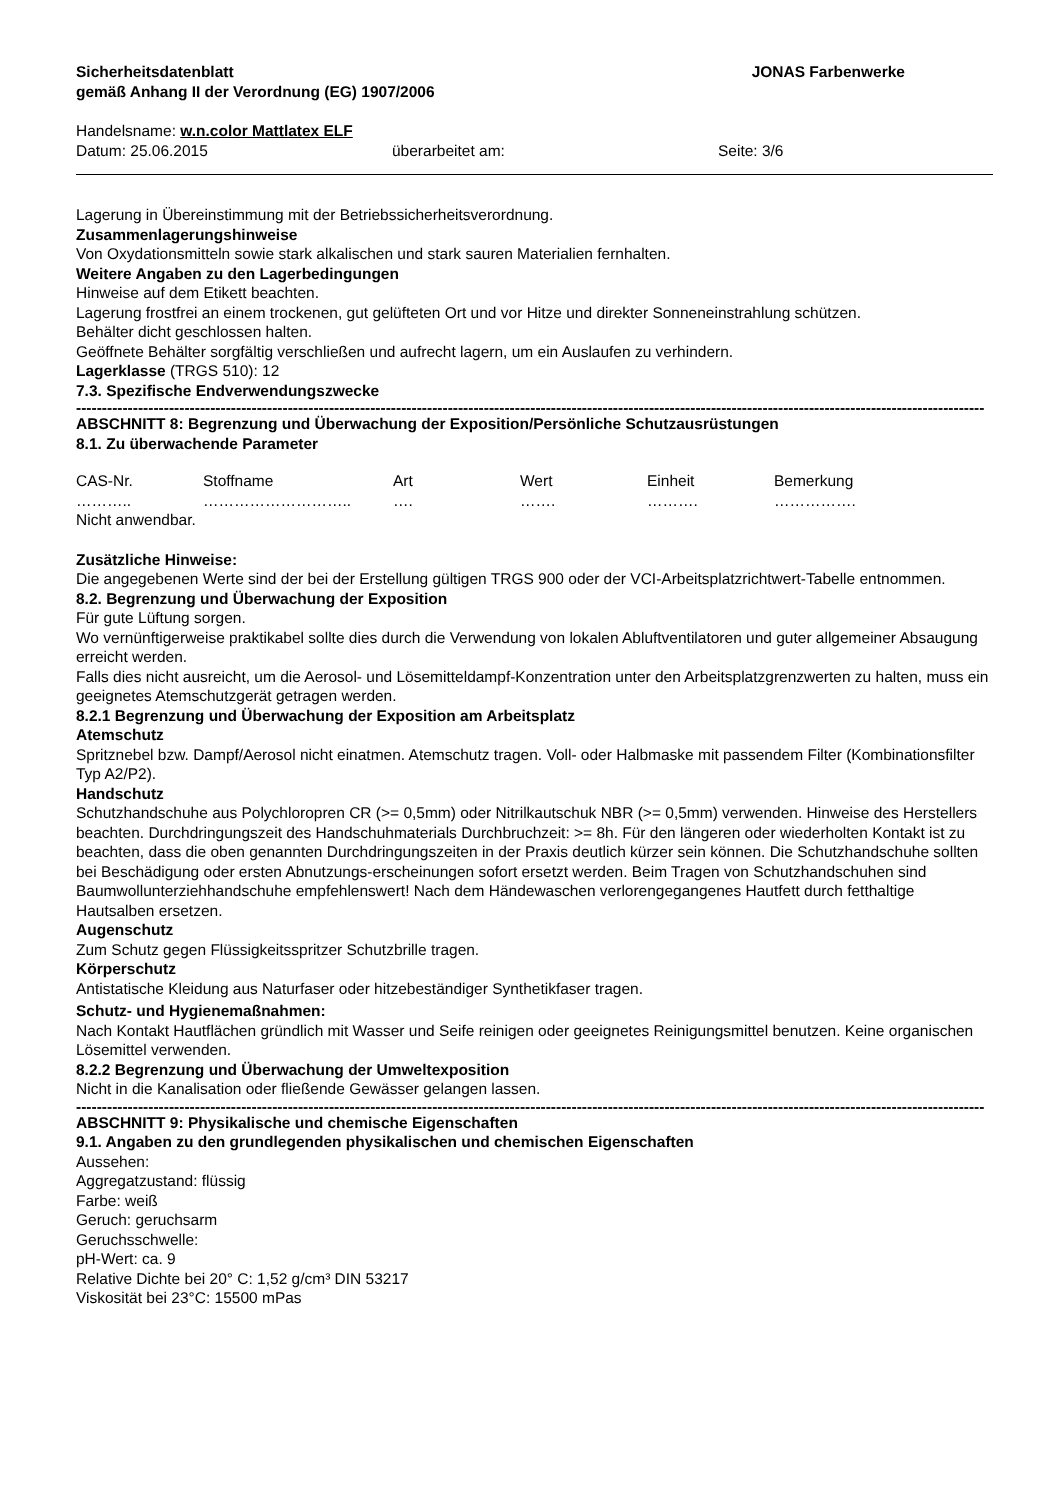Sicherheitsdatenblatt
gemäß Anhang II der Verordnung (EG) 1907/2006
JONAS Farbenwerke
Handelsname: w.n.color Mattlatex ELF
Datum: 25.06.2015 überarbeitet am: Seite: 3/6
Lagerung in Übereinstimmung mit der Betriebssicherheitsverordnung.
Zusammenlagerungshinweise
Von Oxydationsmitteln sowie stark alkalischen und stark sauren Materialien fernhalten.
Weitere Angaben zu den Lagerbedingungen
Hinweise auf dem Etikett beachten.
Lagerung frostfrei an einem trockenen, gut gelüfteten Ort und vor Hitze und direkter Sonneneinstrahlung schützen.
Behälter dicht geschlossen halten.
Geöffnete Behälter sorgfältig verschließen und aufrecht lagern, um ein Auslaufen zu verhindern.
Lagerklasse (TRGS 510): 12
7.3. Spezifische Endverwendungszwecke
--------------------------------------------------------------------------------------------------------------------------------------------------------------------------------
ABSCHNITT 8: Begrenzung und Überwachung der Exposition/Persönliche Schutzausrüstungen
8.1. Zu überwachende Parameter
| CAS-Nr. | Stoffname | Art | Wert | Einheit | Bemerkung |
| --- | --- | --- | --- | --- | --- |
| ……….. | ……………………….. | …. | ……. | ………. | ……………. |
Nicht anwendbar.
Zusätzliche Hinweise:
Die angegebenen Werte sind der bei der Erstellung gültigen TRGS 900 oder der VCI-Arbeitsplatzrichtwert-Tabelle entnommen.
8.2. Begrenzung und Überwachung der Exposition
Für gute Lüftung sorgen.
Wo vernünftigerweise praktikabel sollte dies durch die Verwendung von lokalen Abluftventilatoren und guter allgemeiner Absaugung erreicht werden.
Falls dies nicht ausreicht, um die Aerosol- und Lösemitteldampf-Konzentration unter den Arbeitsplatzgrenzwerten zu halten, muss ein geeignetes Atemschutzgerät getragen werden.
8.2.1 Begrenzung und Überwachung der Exposition am Arbeitsplatz
Atemschutz
Spritznebel bzw. Dampf/Aerosol nicht einatmen. Atemschutz tragen. Voll- oder Halbmaske mit passendem Filter (Kombinationsfilter Typ A2/P2).
Handschutz
Schutzhandschuhe aus Polychloropren CR (>= 0,5mm) oder Nitrilkautschuk NBR (>= 0,5mm) verwenden. Hinweise des Herstellers beachten. Durchdringungszeit des Handschuhmaterials Durchbruchzeit: >= 8h. Für den längeren oder wiederholten Kontakt ist zu beachten, dass die oben genannten Durchdringungszeiten in der Praxis deutlich kürzer sein können. Die Schutzhandschuhe sollten bei Beschädigung oder ersten Abnutzungs-erscheinungen sofort ersetzt werden. Beim Tragen von Schutzhandschuhen sind Baumwollunterziehhandschuhe empfehlenswert! Nach dem Händewaschen verlorengegangenes Hautfett durch fetthaltige Hautsalben ersetzen.
Augenschutz
Zum Schutz gegen Flüssigkeitsspritzer Schutzbrille tragen.
Körperschutz
Antistatische Kleidung aus Naturfaser oder hitzebeständiger Synthetikfaser tragen.
Schutz- und Hygienemaßnahmen:
Nach Kontakt Hautflächen gründlich mit Wasser und Seife reinigen oder geeignetes Reinigungsmittel benutzen. Keine organischen Lösemittel verwenden.
8.2.2 Begrenzung und Überwachung der Umweltexposition
Nicht in die Kanalisation oder fließende Gewässer gelangen lassen.
--------------------------------------------------------------------------------------------------------------------------------------------------------------------------------
ABSCHNITT 9: Physikalische und chemische Eigenschaften
9.1. Angaben zu den grundlegenden physikalischen und chemischen Eigenschaften
Aussehen:
Aggregatzustand: flüssig
Farbe: weiß
Geruch: geruchsarm
Geruchsschwelle:
pH-Wert: ca. 9
Relative Dichte bei 20° C: 1,52 g/cm³ DIN 53217
Viskosität bei 23°C: 15500 mPas